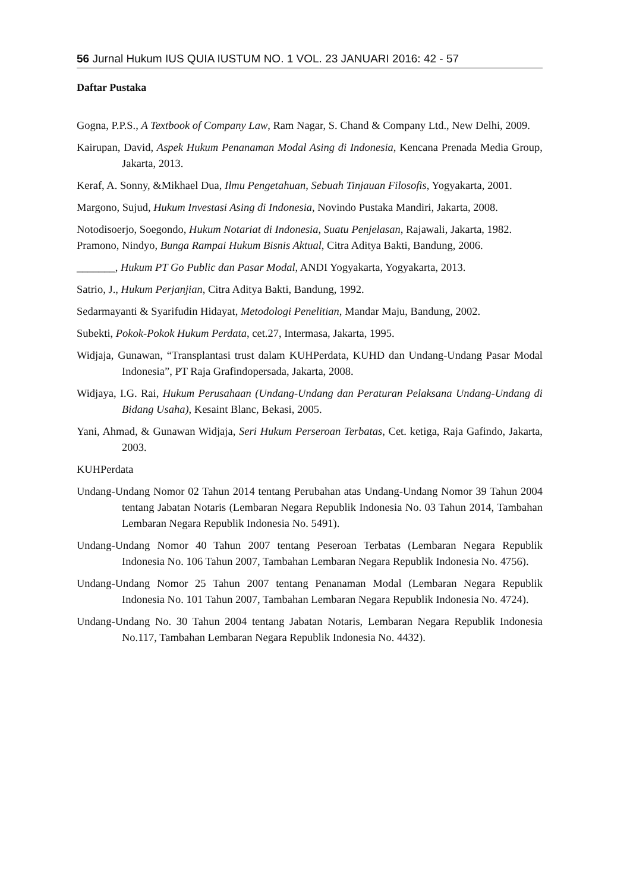56 Jurnal Hukum IUS QUIA IUSTUM NO. 1 VOL. 23 JANUARI 2016: 42 - 57
Daftar Pustaka
Gogna, P.P.S., A Textbook of Company Law, Ram Nagar, S. Chand & Company Ltd., New Delhi, 2009.
Kairupan, David, Aspek Hukum Penanaman Modal Asing di Indonesia, Kencana Prenada Media Group, Jakarta, 2013.
Keraf, A. Sonny, &Mikhael Dua, Ilmu Pengetahuan, Sebuah Tinjauan Filosofis, Yogyakarta, 2001.
Margono, Sujud, Hukum Investasi Asing di Indonesia, Novindo Pustaka Mandiri, Jakarta, 2008.
Notodisoerjo, Soegondo, Hukum Notariat di Indonesia, Suatu Penjelasan, Rajawali, Jakarta, 1982.
Pramono, Nindyo, Bunga Rampai Hukum Bisnis Aktual, Citra Aditya Bakti, Bandung, 2006.
_______, Hukum PT Go Public dan Pasar Modal, ANDI Yogyakarta, Yogyakarta, 2013.
Satrio, J., Hukum Perjanjian, Citra Aditya Bakti, Bandung, 1992.
Sedarmayanti & Syarifudin Hidayat, Metodologi Penelitian, Mandar Maju, Bandung, 2002.
Subekti, Pokok-Pokok Hukum Perdata, cet.27, Intermasa, Jakarta, 1995.
Widjaja, Gunawan, “Transplantasi trust dalam KUHPerdata, KUHD dan Undang-Undang Pasar Modal Indonesia”, PT Raja Grafindopersada, Jakarta, 2008.
Widjaya, I.G. Rai, Hukum Perusahaan (Undang-Undang dan Peraturan Pelaksana Undang-Undang di Bidang Usaha), Kesaint Blanc, Bekasi, 2005.
Yani, Ahmad, & Gunawan Widjaja, Seri Hukum Perseroan Terbatas, Cet. ketiga, Raja Gafindo, Jakarta, 2003.
KUHPerdata
Undang-Undang Nomor 02 Tahun 2014 tentang Perubahan atas Undang-Undang Nomor 39 Tahun 2004 tentang Jabatan Notaris (Lembaran Negara Republik Indonesia No. 03 Tahun 2014, Tambahan Lembaran Negara Republik Indonesia No. 5491).
Undang-Undang Nomor 40 Tahun 2007 tentang Peseroan Terbatas (Lembaran Negara Republik Indonesia No. 106 Tahun 2007, Tambahan Lembaran Negara Republik Indonesia No. 4756).
Undang-Undang Nomor 25 Tahun 2007 tentang Penanaman Modal (Lembaran Negara Republik Indonesia No. 101 Tahun 2007, Tambahan Lembaran Negara Republik Indonesia No. 4724).
Undang-Undang No. 30 Tahun 2004 tentang Jabatan Notaris, Lembaran Negara Republik Indonesia No.117, Tambahan Lembaran Negara Republik Indonesia No. 4432).